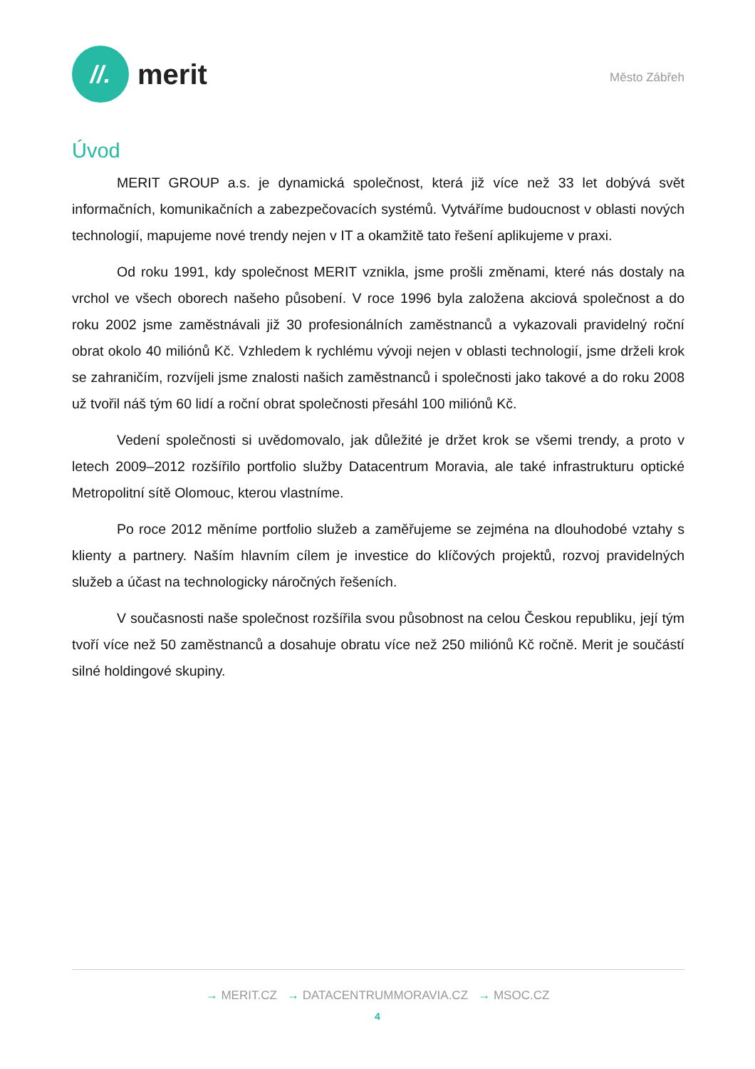//.
merit
Město Zábřeh
Úvod
MERIT GROUP a.s. je dynamická společnost, která již více než 33 let dobývá svět informačních, komunikačních a zabezpečovacích systémů. Vytváříme budoucnost v oblasti nových technologií, mapujeme nové trendy nejen v IT a okamžitě tato řešení aplikujeme v praxi.
Od roku 1991, kdy společnost MERIT vznikla, jsme prošli změnami, které nás dostaly na vrchol ve všech oborech našeho působení. V roce 1996 byla založena akciová společnost a do roku 2002 jsme zaměstnávali již 30 profesionálních zaměstnanců a vykazovali pravidelný roční obrat okolo 40 miliónů Kč. Vzhledem k rychlému vývoji nejen v oblasti technologií, jsme drželi krok se zahraničím, rozvíjeli jsme znalosti našich zaměstnanců i společnosti jako takové a do roku 2008 už tvořil náš tým 60 lidí a roční obrat společnosti přesáhl 100 miliónů Kč.
Vedení společnosti si uvědomovalo, jak důležité je držet krok se všemi trendy, a proto v letech 2009–2012 rozšířilo portfolio služby Datacentrum Moravia, ale také infrastrukturu optické Metropolitní sítě Olomouc, kterou vlastníme.
Po roce 2012 měníme portfolio služeb a zaměřujeme se zejména na dlouhodobé vztahy s klienty a partnery. Naším hlavním cílem je investice do klíčových projektů, rozvoj pravidelných služeb a účast na technologicky náročných řešeních.
V současnosti naše společnost rozšířila svou působnost na celou Českou republiku, její tým tvoří více než 50 zaměstnanců a dosahuje obratu více než 250 miliónů Kč ročně. Merit je součástí silné holdingové skupiny.
→ MERIT.CZ → DATACENTRUMMORAVIA.CZ → MSOC.CZ
4